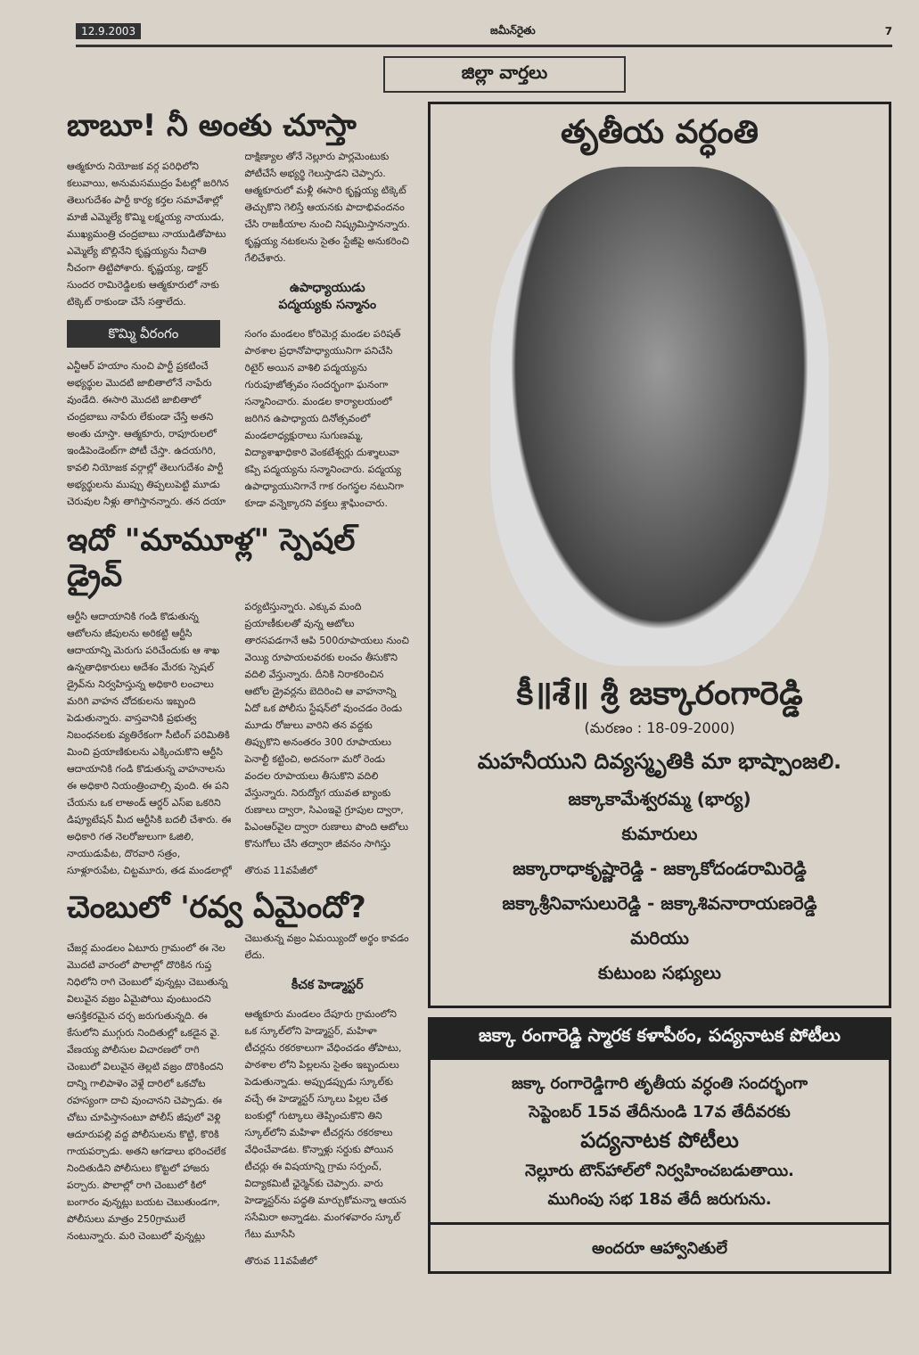12.9.2003 జమీన్‌రైతు 7
జిల్లా వార్తలు
బాబూ! నీ అంతు చూస్తా
ఆత్మకూరు నియోజక వర్గ పరిధిలోని కలువాయి, అనుమసముద్రం పేటల్లో జరిగిన తెలుగుదేశం పార్టీ కార్య కర్తల సమావేశాల్లో మాజీ ఎమ్మెల్యే కొమ్మి లక్ష్మయ్య నాయుడు, ముఖ్యమంత్రి చంద్రబాబు నాయుడితోపాటు ఎమ్మెల్యే బొల్లినేని కృష్ణయ్యను నీచాతి నీచంగా తిట్టిపోశారు. కృష్ణయ్య, డాక్టర్ సుందర రామిరెడ్డిలకు ఆత్మకూరులో నాకు టిక్కెట్ రాకుండా చేసే సత్తాలేదు.
కొమ్మి వీరంగం
ఎన్టీఆర్ హయాం నుంచి పార్టీ ప్రకటించే అభ్యర్థుల మొదటి జాబితాలోనే నాపేరు వుండేది. ఈసారి మొదటి జాబితాలో చంద్రబాబు నాపేరు లేకుండా చేస్తే అతని అంతు చూస్తా. ఆత్మకూరు, రాపూరులలో ఇండిపెండెంట్‌గా పోటీ చేస్తా. ఉదయగిరి, కావలి నియోజక వర్గాల్లో తెలుగుదేశం పార్టీ అభ్యర్థులను ముప్పు తిప్పలుపెట్టి మూడు చెరువుల నీళ్లు తాగిస్తానన్నారు. తన దయా దాక్షిణ్యాల తోనే నెల్లూరు పార్లమెంటుకు పోటీచేసే అభ్యర్థి గెలుస్తాడని చెప్పారు. ఆత్మకూరులో మళ్లీ ఈసారి కృష్ణయ్య టిక్కెట్ తెచ్చుకొని గెలిస్తే ఆయనకు పాదాభివందనం చేసి రాజకీయాల నుంచి నిష్క్రమిస్తానన్నారు. కృష్ణయ్య నటకలను సైతం స్టేజీపై అనుకరించి గేలిచేశారు.
ఉపాధ్యాయుడు
పద్మయ్యకు సన్మానం
సంగం మండలం కోరిమెర్ల మండల పరిషత్ పాఠశాల ప్రధానోపాధ్యాయునిగా పనిచేసి రిటైర్ అయిన వాశిలి పద్మయ్యను గురుపూజోత్సవం సందర్భంగా ఘనంగా సన్మానించారు. మండల కార్యాలయంలో జరిగిన ఉపాధ్యాయ దినోత్సవంలో మండలాధ్యక్షురాలు సుగుణమ్మ, విద్యాశాఖాధికారి వెంకటేశ్వర్లు దుశ్శాలువా కప్పి పద్మయ్యను సన్మానించారు. పద్మయ్య ఉపాధ్యాయునిగానే గాక రంగస్థల నటునిగా కూడా వన్నెక్కారని వక్తలు శ్లాఘించారు.
ఇదో "మామూళ్ల" స్పెషల్ డ్రైవ్
ఆర్టీసి ఆదాయానికి గండి కొడుతున్న ఆటోలను జీపులను అరికట్టి ఆర్టీసి ఆదాయాన్ని మెరుగు పరిచేందుకు ఆ శాఖ ఉన్నతాధికారులు ఆదేశం మేరకు స్పెషల్ డ్రైవ్‌ను నిర్వహిస్తున్న అధికారి లంచాలు మరిగి వాహన చోదకులను ఇబ్బంది పెడుతున్నారు. వాస్తవానికి ప్రభుత్వ నిబంధనలకు వ్యతిరేకంగా సీటింగ్ పరిమితికి మించి ప్రయాణికులను ఎక్కించుకొని ఆర్టీసి ఆదాయానికి గండి కొడుతున్న వాహనాలను ఈ అధికారి నియంత్రించాల్సి వుంది. ఈ పని చేయను ఒక లాఅండ్ ఆర్డర్ ఎస్ఐ ఒకరిని డిప్యూటేషన్ మీద ఆర్టీసికి బదలీ చేశారు. ఈ అధికారి గత నెలరోజులుగా ఓజిలి, నాయుడుపేట, దొరవారి సత్రం, సూళ్లూరుపేట, చిట్టమూరు, తడ మండలాల్లో పర్యటిస్తున్నారు. ఎక్కువ మంది ప్రయాణీకులతో వున్న ఆటోలు తారసపడగానే ఆపి 500రూపాయలు నుంచి వెయ్యి రూపాయలవరకు లంచం తీసుకొని వదిలి వేస్తున్నారు. దీనికి నిరాకరించిన ఆటోల డ్రైవర్లను బెదిరించి ఆ వాహనాన్ని ఏదో ఒక పోలీసు స్టేషన్‌లో వుంచడం రెండు మూడు రోజులు వారిని తన వద్దకు తిప్పుకొని అనంతరం 300 రూపాయలు పెనాల్టీ కట్టించి, అదనంగా మరో రెండు వందల రూపాయలు తీసుకొని వదిలి వేస్తున్నారు. నిరుద్యోగ యువత బ్యాంకు రుణాలు ద్వారా, సిఎంఇవై గ్రూపుల ద్వారా, పిఎంఆర్‌వైల ద్వారా రుణాలు పొంది ఆటోలు కొనుగోలు చేసి తద్వారా జీవనం సాగిస్తు
తొరువ 11వపేజీలో
చెంబులో 'రవ్వ ఏమైందో?
చేజర్ల మండలం ఏటూరు గ్రామంలో ఈ నెల మొదటి వారంలో పొలాల్లో దొరికిన గుప్త నిధిలోని రాగి చెంబులో వున్నట్లు చెబుతున్న విలువైన వజ్రం ఏమైపోయి వుంటుందని ఆసక్తికరమైన చర్చ జరుగుతున్నది. ఈ కేసులోని ముగ్గురు నిందితుల్లో ఒకడైన వై. వేణయ్య పోలీసుల విచారణలో రాగి చెంబులో విలువైన తెల్లటి వజ్రం దొరికిందని దాన్ని గాలిపాళెం వెళ్లే దారిలో ఒకచోట రహస్యంగా దాచి వుంచానని చెప్పాడు. ఈ చోటు చూపిస్తానంటూ పోలీస్ జీపులో వెళ్లి ఆదూరుపల్లి వద్ద పోలీసులను కొట్టి, కొరికి గాయపర్చాడు. అతని ఆగడాలు భరించలేక నిందితుడిని పోలీసులు కొట్టలో హాజరు పర్చారు. పొలాల్లో రాగి చెంబులో కిలో బంగారం వున్నట్లు బయట చెబుతుండగా, పోలీసులు మాత్రం 250గ్రాములే నంటున్నారు. మరి చెంబులో వున్నట్లు చెబుతున్న వజ్రం ఏమయ్యిందో అర్థం కావడం లేదు.
కీచక హెడ్మాస్టర్
ఆత్మకూరు మండలం దేపూరు గ్రామంలోని ఒక స్కూల్‌లోని హెడ్మాస్టర్, మహిళా టీచర్లను రకరకాలుగా వేధించడం తోపాటు, పాఠశాల లోని పిల్లలను సైతం ఇబ్బందులు పెడుతున్నాడు. అప్పుడప్పుడు స్కూల్‌కు వచ్చే ఈ హెడ్మాస్టర్ స్కూలు పిల్లల చేత బంకుల్లో గుట్కాలు తెప్పించుకొని తిని స్కూల్‌లోని మహిళా టీచర్లను రకరకాలు వేధించేవాడట. కొన్నాళ్లు సర్దుకు పోయిన టీచర్లు ఈ విషయాన్ని గ్రామ సర్పంచ్, విద్యాకమిటీ ఛైర్మెన్‌కు చెప్పారు. వారు హెడ్మాస్టర్‌ను పద్ధతి మార్చుకోమన్నా ఆయన ససేమిరా అన్నాడట. మంగళవారం స్కూల్ గేటు మూసేసి
తొరువ 11వపేజీలో
తృతీయ వర్ధంతి
కీ॥శే॥ శ్రీ జక్కారంగారెడ్డి
(మరణం : 18-09-2000)
మహనీయుని దివ్యస్మృతికి మా భాష్పాంజలి.
జక్కాకామేశ్వరమ్మ (భార్య)
కుమారులు
జక్కారాధాకృష్ణారెడ్డి - జక్కాకోదండరామిరెడ్డి
జక్కాశ్రీనివాసులురెడ్డి - జక్కాశివనారాయణరెడ్డి
మరియు
కుటుంబ సభ్యులు
జక్కా రంగారెడ్డి స్మారక కళాపీఠం, పద్యనాటక పోటీలు
జక్కా రంగారెడ్డిగారి తృతీయ వర్ధంతి సందర్భంగా
సెప్టెంబర్ 15వ తేదీనుండి 17వ తేదీవరకు
పద్యనాటక పోటీలు
నెల్లూరు టౌన్‌హాల్‌లో నిర్వహించబడుతాయి.
ముగింపు సభ 18వ తేదీ జరుగును.
అందరూ ఆహ్వానితులే